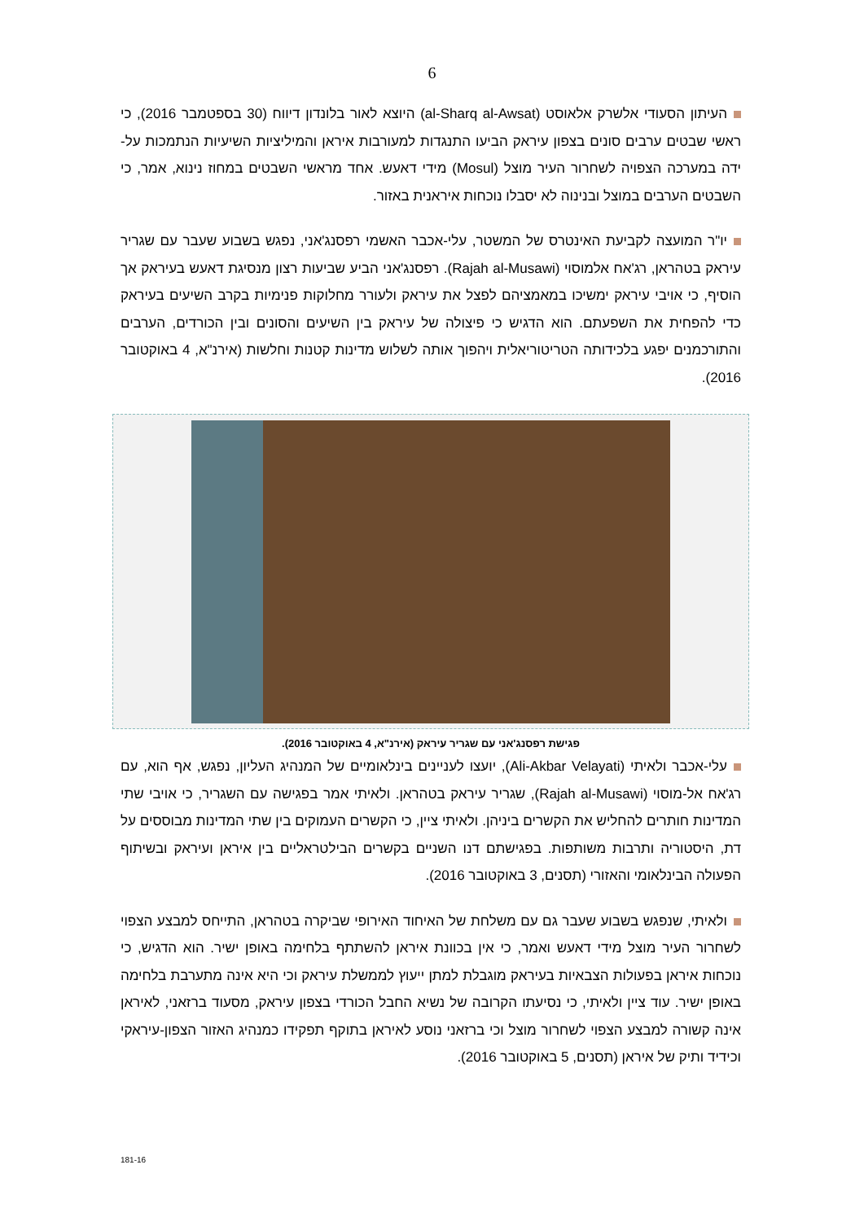6
העיתון הסעודי אלשרק אלאוסט (al-Sharq al-Awsat) היוצא לאור בלונדון דיווח (30 בספטמבר 2016), כי ראשי שבטים ערבים סונים בצפון עיראק הביעו התנגדות למעורבות איראן והמיליציות השיעיות הנתמכות על-ידה במערכה הצפויה לשחרור העיר מוצל (Mosul) מידי דאעש. אחד מראשי השבטים במחוז נינוא, אמר, כי השבטים הערבים במוצל ובנינוה לא יסבלו נוכחות איראנית באזור.
יו"ר המועצה לקביעת האינטרס של המשטר, עלי-אכבר האשמי רפסנג'אני, נפגש בשבוע שעבר עם שגריר עיראק בטהראן, רג'אח אלמוסוי (Rajah al-Musawi). רפסנג'אני הביע שביעות רצון מנסיגת דאעש בעיראק אך הוסיף, כי אויבי עיראק ימשיכו במאמציהם לפצל את עיראק ולעורר מחלוקות פנימיות בקרב השיעים בעיראק כדי להפחית את השפעתם. הוא הדגיש כי פיצולה של עיראק בין השיעים והסונים ובין הכורדים, הערבים והתורכמנים יפגע בלכידותה הטריטוריאלית ויהפוך אותה לשלוש מדינות קטנות וחלשות (אירנ"א, 4 באוקטובר 2016).
פגישת רפסנג'אני עם שגריר עיראק (אירנ"א, 4 באוקטובר 2016).
עלי-אכבר ולאיתי (Ali-Akbar Velayati), יועצו לעניינים בינלאומיים של המנהיג העליון, נפגש, אף הוא, עם רג'אח אל-מוסוי (Rajah al-Musawi), שגריר עיראק בטהראן. ולאיתי אמר בפגישה עם השגריר, כי אויבי שתי המדינות חותרים להחליש את הקשרים ביניהן. ולאיתי ציין, כי הקשרים העמוקים בין שתי המדינות מבוססים על דת, היסטוריה ותרבות משותפות. בפגישתם דנו השניים בקשרים הבילטראליים בין איראן ועיראק ובשיתוף הפעולה הבינלאומי והאזורי (תסנים, 3 באוקטובר 2016).
ולאיתי, שנפגש בשבוע שעבר גם עם משלחת של האיחוד האירופי שביקרה בטהראן, התייחס למבצע הצפוי לשחרור העיר מוצל מידי דאעש ואמר, כי אין בכוונת איראן להשתתף בלחימה באופן ישיר. הוא הדגיש, כי נוכחות איראן בפעולות הצבאיות בעיראק מוגבלת למתן ייעוץ לממשלת עיראק וכי היא אינה מתערבת בלחימה באופן ישיר. עוד ציין ולאיתי, כי נסיעתו הקרובה של נשיא החבל הכורדי בצפון עיראק, מסעוד ברזאני, לאיראן אינה קשורה למבצע הצפוי לשחרור מוצל וכי ברזאני נוסע לאיראן בתוקף תפקידו כמנהיג האזור הצפון-עיראקי וכידיד ותיק של איראן (תסנים, 5 באוקטובר 2016).
181-16